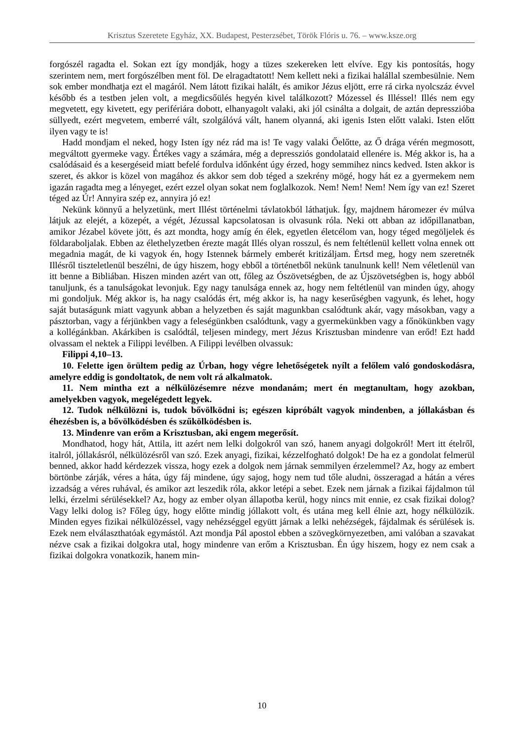Krisztus Szeretete Egyház, XX. Budapest, Pesterzsébet, Török Flóris u. 76. – www.ksze.org
forgószél ragadta el. Sokan ezt így mondják, hogy a tüzes szekereken lett elvíve. Egy kis pontosítás, hogy szerintem nem, mert forgószélben ment föl. De elragadtatott! Nem kellett neki a fizikai halállal szembesülnie. Nem sok ember mondhatja ezt el magáról. Nem látott fizikai halált, és amikor Jézus eljött, erre rá cirka nyolcszáz évvel később és a testben jelen volt, a megdicsőülés hegyén kivel találkozott? Mózessel és Illéssel! Illés nem egy megvetett, egy kivetett, egy perifériára dobott, elhanyagolt valaki, aki jól csinálta a dolgait, de aztán depresszióba süllyedt, ezért megvetem, emberré vált, szolgálóvá vált, hanem olyanná, aki igenis Isten előtt valaki. Isten előtt ilyen vagy te is!
Hadd mondjam el neked, hogy Isten így néz rád ma is! Te vagy valaki Őelőtte, az Ő drága vérén megmosott, megváltott gyermeke vagy. Értékes vagy a számára, még a depressziós gondolataid ellenére is. Még akkor is, ha a csalódásaid és a kesergéseid miatt befelé fordulva időnként úgy érzed, hogy semmihez nincs kedved. Isten akkor is szeret, és akkor is közel von magához és akkor sem dob téged a szekrény mögé, hogy hát ez a gyermekem nem igazán ragadta meg a lényeget, ezért ezzel olyan sokat nem foglalkozok. Nem! Nem! Nem! Nem így van ez! Szeret téged az Úr! Annyira szép ez, annyira jó ez!
Nekünk könnyű a helyzetünk, mert Illést történelmi távlatokból láthatjuk. Így, majdnem háromezer év múlva látjuk az elejét, a közepét, a végét, Jézussal kapcsolatosan is olvasunk róla. Neki ott abban az időpillanatban, amikor Jézabel követe jött, és azt mondta, hogy amíg én élek, egyetlen életcélom van, hogy téged megöljelek és földaraboljalak. Ebben az élethelyzetben érezte magát Illés olyan rosszul, és nem feltétlenül kellett volna ennek ott megadnia magát, de ki vagyok én, hogy Istennek bármely emberét kritizáljam. Értsd meg, hogy nem szeretnék Illésről tiszteletlenül beszélni, de úgy hiszem, hogy ebből a történetből nekünk tanulnunk kell! Nem véletlenül van itt benne a Bibliában. Hiszen minden azért van ott, főleg az Ószövetségben, de az Újszövetségben is, hogy abból tanuljunk, és a tanulságokat levonjuk. Egy nagy tanulsága ennek az, hogy nem feltétlenül van minden úgy, ahogy mi gondoljuk. Még akkor is, ha nagy csalódás ért, még akkor is, ha nagy keserűségben vagyunk, és lehet, hogy saját butaságunk miatt vagyunk abban a helyzetben és saját magunkban csalódtunk akár, vagy másokban, vagy a pásztorban, vagy a férjünkben vagy a feleségünkben csalódtunk, vagy a gyermekünkben vagy a főnökünkben vagy a kollégánkban. Akárkiben is csalódtál, teljesen mindegy, mert Jézus Krisztusban mindenre van erőd! Ezt hadd olvassam el nektek a Filippi levélben. A Filippi levélben olvassuk:
Filippi 4,10–13.
10. Felette igen örültem pedig az Úrban, hogy végre lehetőségetek nyílt a felőlem való gondoskodásra, amelyre eddig is gondoltatok, de nem volt rá alkalmatok.
11. Nem mintha ezt a nélkülözésemre nézve mondanám; mert én megtanultam, hogy azokban, amelyekben vagyok, megelégedett legyek.
12. Tudok nélkülözni is, tudok bővölködni is; egészen kipróbált vagyok mindenben, a jóllakásban és éhezésben is, a bővölködésben és szűkölködésben is.
13. Mindenre van erőm a Krisztusban, aki engem megerősít.
Mondhatod, hogy hát, Attila, itt azért nem lelki dolgokról van szó, hanem anyagi dolgokról! Mert itt ételről, italról, jóllakásról, nélkülözésről van szó. Ezek anyagi, fizikai, kézzelfogható dolgok! De ha ez a gondolat felmerül benned, akkor hadd kérdezzek vissza, hogy ezek a dolgok nem járnak semmilyen érzelemmel? Az, hogy az embert börtönbe zárják, véres a háta, úgy fáj mindene, úgy sajog, hogy nem tud tőle aludni, összeragad a hátán a véres izzadság a véres ruhával, és amikor azt leszedik róla, akkor letépi a sebet. Ezek nem járnak a fizikai fájdalmon túl lelki, érzelmi sérülésekkel? Az, hogy az ember olyan állapotba kerül, hogy nincs mit ennie, ez csak fizikai dolog? Vagy lelki dolog is? Főleg úgy, hogy előtte mindig jóllakott volt, és utána meg kell élnie azt, hogy nélkülözik. Minden egyes fizikai nélkülözéssel, vagy nehézséggel együtt járnak a lelki nehézségek, fájdalmak és sérülések is. Ezek nem elválaszthatóak egymástól. Azt mondja Pál apostol ebben a szövegkörnyezetben, ami valóban a szavakat nézve csak a fizikai dolgokra utal, hogy mindenre van erőm a Krisztusban. Én úgy hiszem, hogy ez nem csak a fizikai dolgokra vonatkozik, hanem min-
10